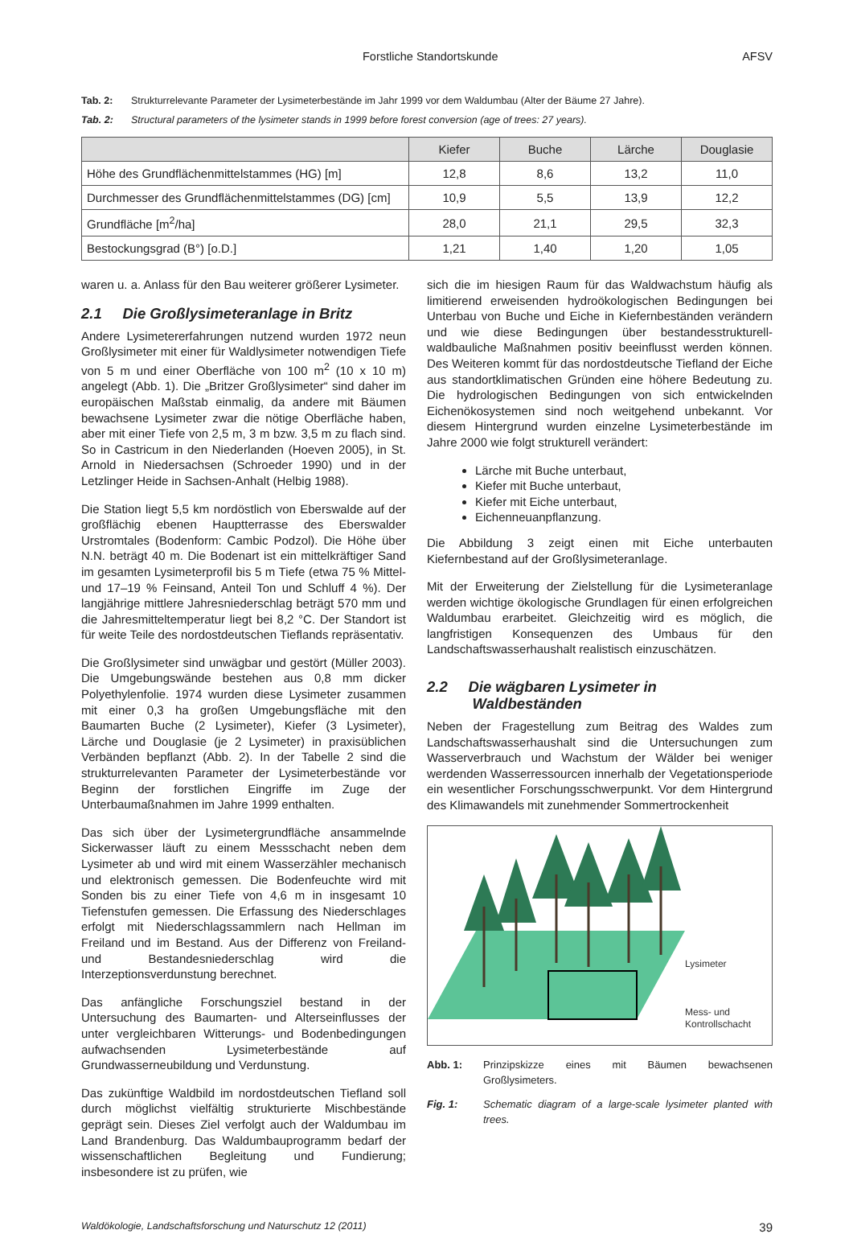Forstliche Standortskunde AFSV
Tab. 2: Strukturrelevante Parameter der Lysimeterbestände im Jahr 1999 vor dem Waldumbau (Alter der Bäume 27 Jahre).
Tab. 2: Structural parameters of the lysimeter stands in 1999 before forest conversion (age of trees: 27 years).
| | Kiefer | Buche | Lärche | Douglasie |
| --- | --- | --- | --- | --- |
| Höhe des Grundflächenmittelstammes (HG) [m] | 12,8 | 8,6 | 13,2 | 11,0 |
| Durchmesser des Grundflächenmittelstammes (DG) [cm] | 10,9 | 5,5 | 13,9 | 12,2 |
| Grundfläche [m<sup>2</sup>/ha] | 28,0 | 21,1 | 29,5 | 32,3 |
| Bestockungsgrad (B°) [o.D.] | 1,21 | 1,40 | 1,20 | 1,05 |
waren u. a. Anlass für den Bau weiterer größerer Lysimeter.
2.1 Die Großlysimeteranlage in Britz
Andere Lysimetererfahrungen nutzend wurden 1972 neun Großlysimeter mit einer für Waldlysimeter notwendigen Tiefe von 5 m und einer Oberfläche von 100 m<sup>2</sup> (10 x 10 m) angelegt (Abb. 1). Die „Britzer Großlysimeter“ sind daher im europäischen Maßstab einmalig, da andere mit Bäumen bewachsene Lysimeter zwar die nötige Oberfläche haben, aber mit einer Tiefe von 2,5 m, 3 m bzw. 3,5 m zu flach sind. So in Castricum in den Niederlanden (Hoeven 2005), in St. Arnold in Niedersachsen (Schroeder 1990) und in der Letzlinger Heide in Sachsen-Anhalt (Helbig 1988).
Die Station liegt 5,5 km nordöstlich von Eberswalde auf der großflächig ebenen Hauptterrasse des Eberswalder Urstromtales (Bodenform: Cambic Podzol). Die Höhe über N.N. beträgt 40 m. Die Bodenart ist ein mittelkräftiger Sand im gesamten Lysimeterprofil bis 5 m Tiefe (etwa 75 % Mittel- und 17–19 % Feinsand, Anteil Ton und Schluff 4 %). Der langjährige mittlere Jahresniederschlag beträgt 570 mm und die Jahresmitteltemperatur liegt bei 8,2 °C. Der Standort ist für weite Teile des nordostdeutschen Tieflands repräsentativ.
Die Großlysimeter sind unwägbar und gestört (Müller 2003). Die Umgebungswände bestehen aus 0,8 mm dicker Polyethylenfolie. 1974 wurden diese Lysimeter zusammen mit einer 0,3 ha großen Umgebungsfläche mit den Baumarten Buche (2 Lysimeter), Kiefer (3 Lysimeter), Lärche und Douglasie (je 2 Lysimeter) in praxisüblichen Verbänden bepflanzt (Abb. 2). In der Tabelle 2 sind die strukturrelevanten Parameter der Lysimeterbestände vor Beginn der forstlichen Eingriffe im Zuge der Unterbaumaßnahmen im Jahre 1999 enthalten.
Das sich über der Lysimetergrundfläche ansammelnde Sickerwasser läuft zu einem Messschacht neben dem Lysimeter ab und wird mit einem Wasserzähler mechanisch und elektronisch gemessen. Die Bodenfeuchte wird mit Sonden bis zu einer Tiefe von 4,6 m in insgesamt 10 Tiefenstufen gemessen. Die Erfassung des Niederschlages erfolgt mit Niederschlagssammlern nach Hellman im Freiland und im Bestand. Aus der Differenz von Freiland- und Bestandesniederschlag wird die Interzeptionsverdunstung berechnet.
Das anfängliche Forschungsziel bestand in der Untersuchung des Baumarten- und Alterseinflusses der unter vergleichbaren Witterungs- und Bodenbedingungen aufwachsenden Lysimeterbestände auf Grundwasserneubildung und Verdunstung.
Das zukünftige Waldbild im nordostdeutschen Tiefland soll durch möglichst vielfältig strukturierte Mischbestände geprägt sein. Dieses Ziel verfolgt auch der Waldumbau im Land Brandenburg. Das Waldumbauprogramm bedarf der wissenschaftlichen Begleitung und Fundierung; insbesondere ist zu prüfen, wie
sich die im hiesigen Raum für das Waldwachstum häufig als limitierend erweisenden hydroökologischen Bedingungen bei Unterbau von Buche und Eiche in Kiefernbeständen verändern und wie diese Bedingungen über bestandesstrukturell-waldbauliche Maßnahmen positiv beeinflusst werden können. Des Weiteren kommt für das nordostdeutsche Tiefland der Eiche aus standortklimatischen Gründen eine höhere Bedeutung zu. Die hydrologischen Bedingungen von sich entwickelnden Eichenökosystemen sind noch weitgehend unbekannt. Vor diesem Hintergrund wurden einzelne Lysimeterbestände im Jahre 2000 wie folgt strukturell verändert:
Lärche mit Buche unterbaut,
Kiefer mit Buche unterbaut,
Kiefer mit Eiche unterbaut,
Eichenneuanpflanzung.
Die Abbildung 3 zeigt einen mit Eiche unterbauten Kiefernbestand auf der Großlysimeteranlage.
Mit der Erweiterung der Zielstellung für die Lysimeteranlage werden wichtige ökologische Grundlagen für einen erfolgreichen Waldumbau erarbeitet. Gleichzeitig wird es möglich, die langfristigen Konsequenzen des Umbaus für den Landschaftswasserhaushalt realistisch einzuschätzen.
2.2 Die wägbaren Lysimeter in
Waldbeständen
Neben der Fragestellung zum Beitrag des Waldes zum Landschaftswasserhaushalt sind die Untersuchungen zum Wasserverbrauch und Wachstum der Wälder bei weniger werdenden Wasserressourcen innerhalb der Vegetationsperiode ein wesentlicher Forschungsschwerpunkt. Vor dem Hintergrund des Klimawandels mit zunehmender Sommertrockenheit
Lysimeter
Mess- und
Kontrollschacht
Abb. 1: Prinzipskizze eines mit Bäumen bewachsenen Großlysimeters.
Fig. 1: Schematic diagram of a large-scale lysimeter planted with trees.
Waldökologie, Landschaftsforschung und Naturschutz 12 (2011) 39